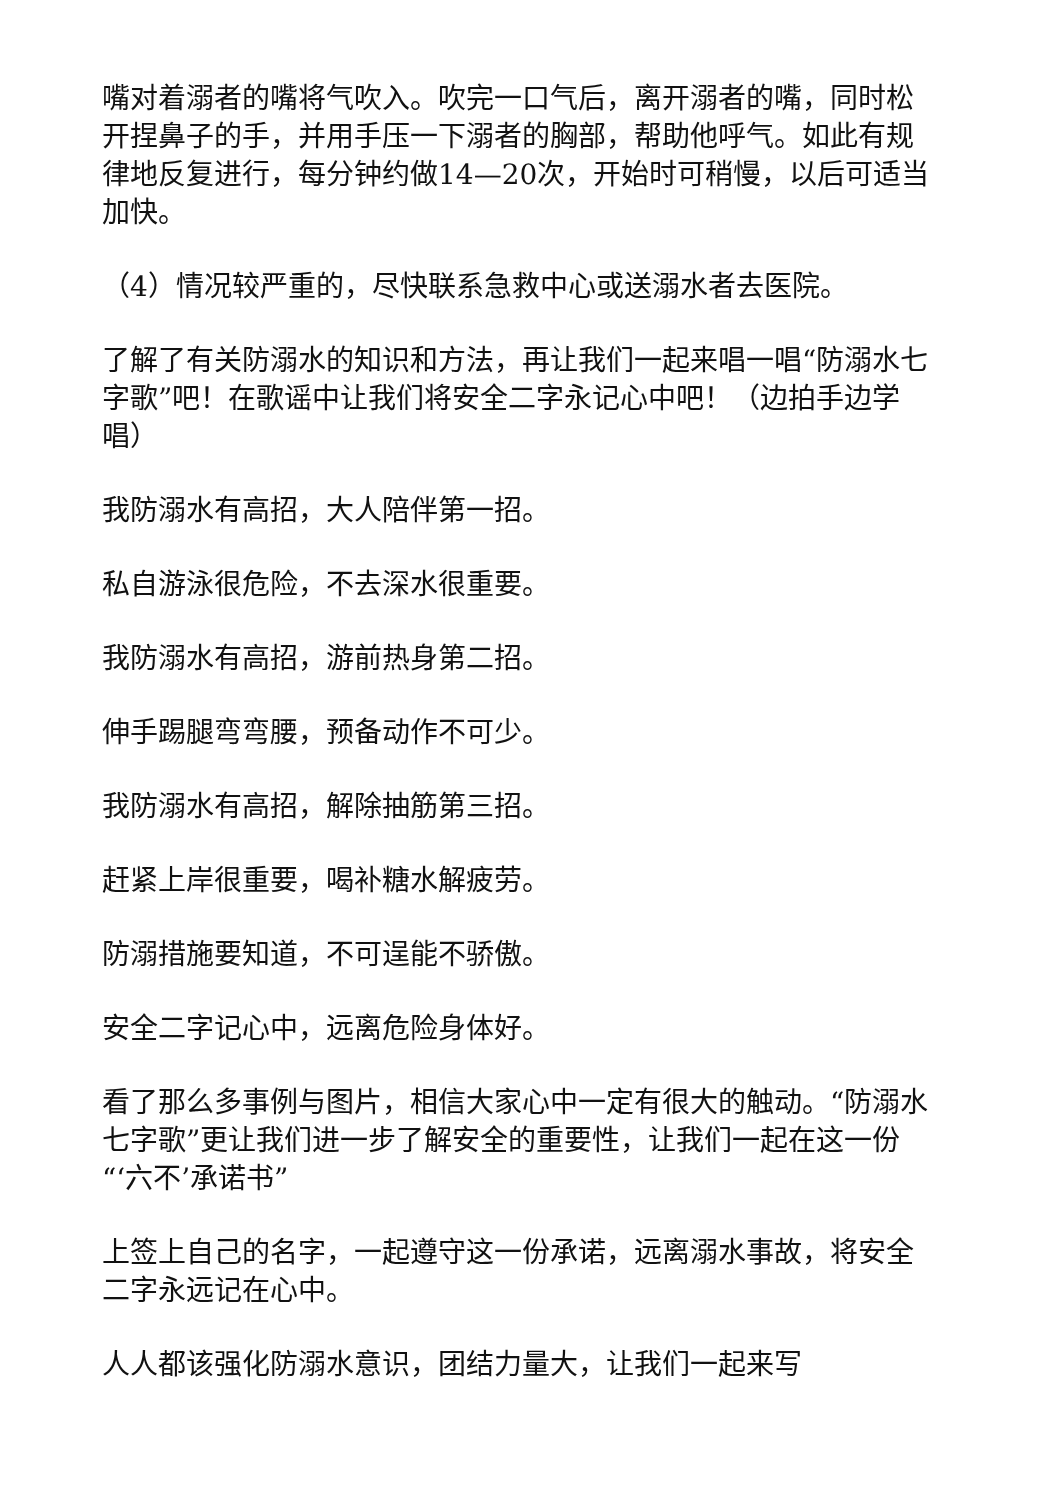嘴对着溺者的嘴将气吹入。吹完一口气后，离开溺者的嘴，同时松开捏鼻子的手，并用手压一下溺者的胸部，帮助他呼气。如此有规律地反复进行，每分钟约做14—20次，开始时可稍慢，以后可适当加快。
（4）情况较严重的，尽快联系急救中心或送溺水者去医院。
了解了有关防溺水的知识和方法，再让我们一起来唱一唱“防溺水七字歌”吧！在歌谣中让我们将安全二字永记心中吧！（边拍手边学唱）
我防溺水有高招，大人陪伴第一招。
私自游泳很危险，不去深水很重要。
我防溺水有高招，游前热身第二招。
伸手踢腿弯弯腰，预备动作不可少。
我防溺水有高招，解除抽筋第三招。
赶紧上岸很重要，喝补糖水解疲劳。
防溺措施要知道，不可逞能不骄傲。
安全二字记心中，远离危险身体好。
看了那么多事例与图片，相信大家心中一定有很大的触动。“防溺水七字歌”更让我们进一步了解安全的重要性，让我们一起在这一份“‘六不’承诺书”
上签上自己的名字，一起遵守这一份承诺，远离溺水事故，将安全二字永远记在心中。
人人都该强化防溺水意识，团结力量大，让我们一起来写